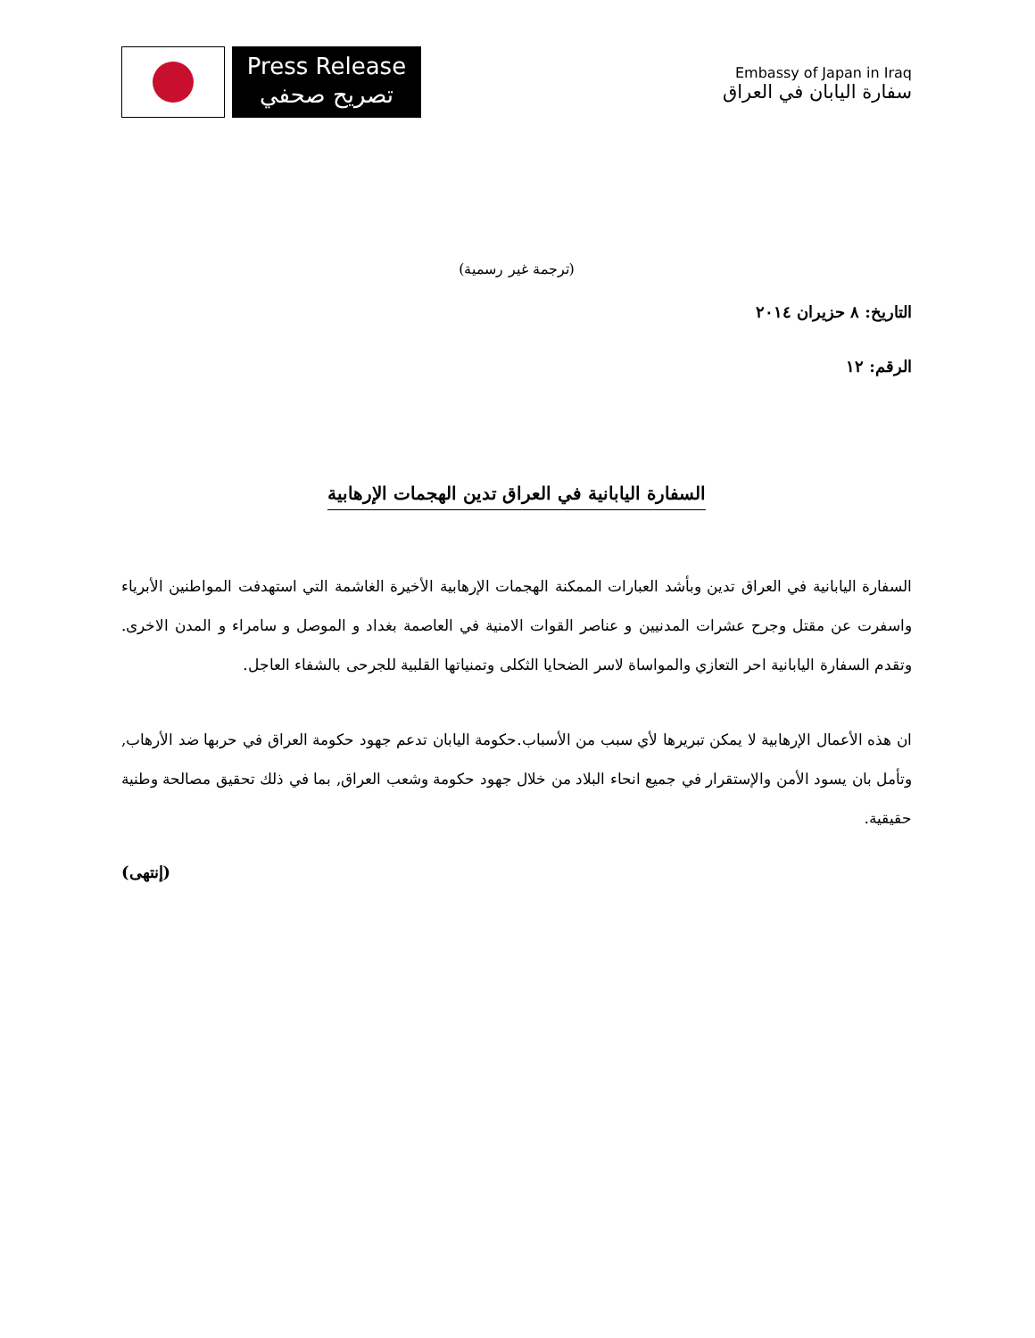Press Release
تصريح صحفي
Embassy of Japan in Iraq
سفارة اليابان في العراق
(ترجمة غير رسمية)
التاريخ: ٨ حزيران ٢٠١٤
الرقم: ١٢
السفارة اليابانية في العراق تدين الهجمات الإرهابية
السفارة اليابانية في العراق تدين وبأشد العبارات الممكنة الهجمات الإرهابية الأخيرة الغاشمة التي استهدفت المواطنين الأبرياء واسفرت عن مقتل وجرح عشرات المدنيين و عناصر القوات الامنية في العاصمة بغداد و الموصل و سامراء و المدن الاخرى. وتقدم السفارة اليابانية احر التعازي والمواساة لاسر الضحايا الثكلى وتمنياتها القلبية للجرحى بالشفاء العاجل.
ان هذه الأعمال الإرهابية لا يمكن تبريرها لأي سبب من الأسباب.حكومة اليابان تدعم جهود حكومة العراق في حربها ضد الأرهاب, وتأمل بان يسود الأمن والإستقرار في جميع انحاء البلاد من خلال جهود حكومة وشعب العراق, بما في ذلك تحقيق مصالحة وطنية حقيقية.
(إنتهى)